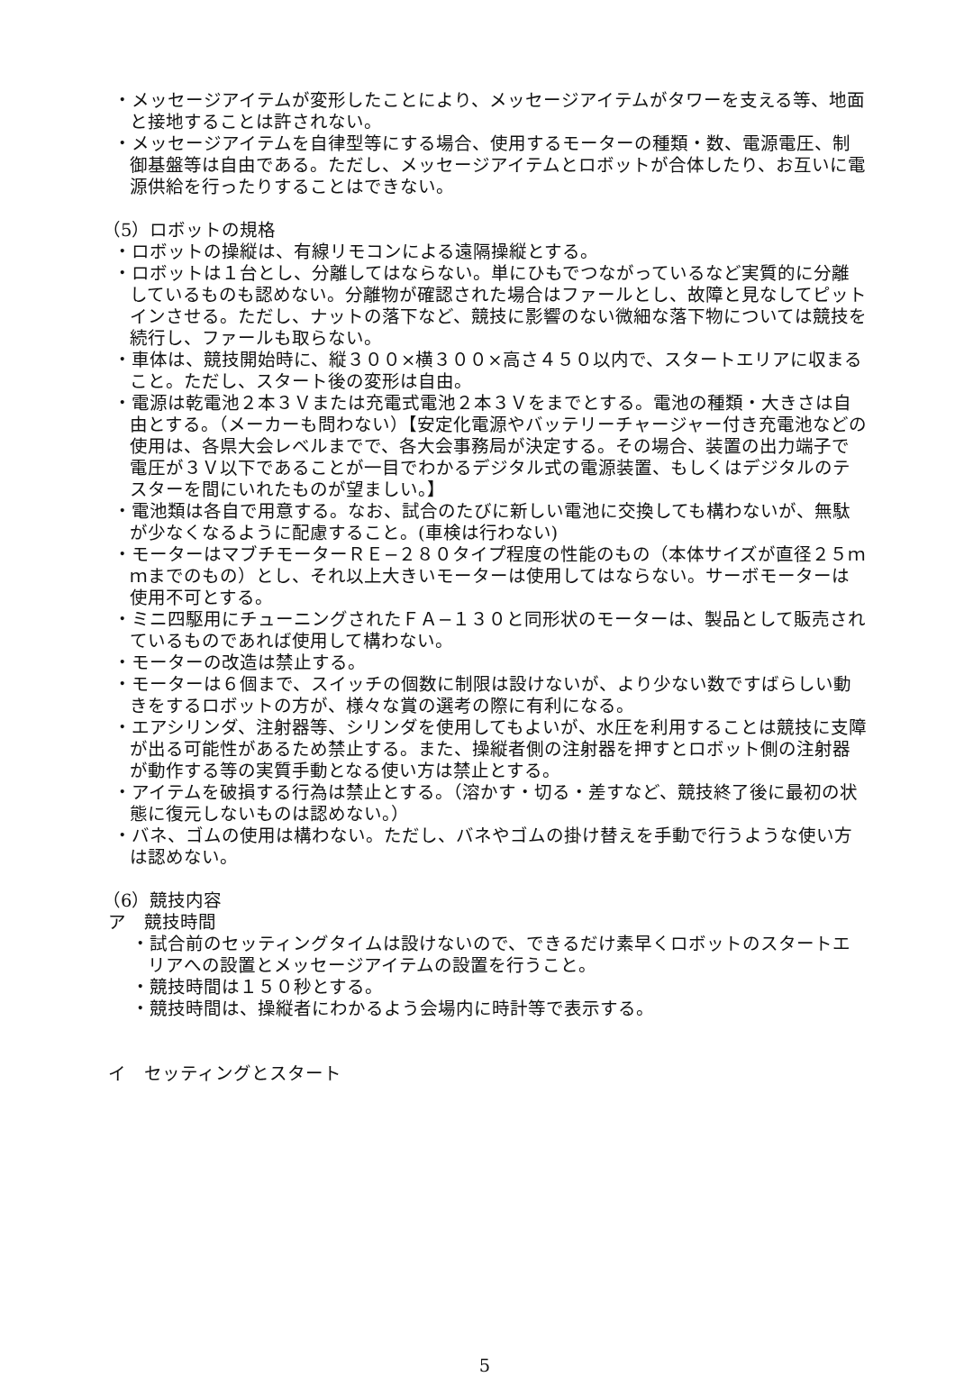・メッセージアイテムが変形したことにより、メッセージアイテムがタワーを支える等、地面と接地することは許されない。
・メッセージアイテムを自律型等にする場合、使用するモーターの種類・数、電源電圧、制御基盤等は自由である。ただし、メッセージアイテムとロボットが合体したり、お互いに電源供給を行ったりすることはできない。
（5）ロボットの規格
・ロボットの操縦は、有線リモコンによる遠隔操縦とする。
・ロボットは１台とし、分離してはならない。単にひもでつながっているなど実質的に分離しているものも認めない。分離物が確認された場合はファールとし、故障と見なしてピットインさせる。ただし、ナットの落下など、競技に影響のない微細な落下物については競技を続行し、ファールも取らない。
・車体は、競技開始時に、縦３００×横３００×高さ４５０以内で、スタートエリアに収まること。ただし、スタート後の変形は自由。
・電源は乾電池２本３Ｖまたは充電式電池２本３Ｖをまでとする。電池の種類・大きさは自由とする。（メーカーも問わない）【安定化電源やバッテリーチャージャー付き充電池などの使用は、各県大会レベルまでで、各大会事務局が決定する。その場合、装置の出力端子で電圧が３Ｖ以下であることが一目でわかるデジタル式の電源装置、もしくはデジタルのテスターを間にいれたものが望ましい。】
・電池類は各自で用意する。なお、試合のたびに新しい電池に交換しても構わないが、無駄が少なくなるように配慮すること。(車検は行わない)
・モーターはマブチモーターＲＥ−２８０タイプ程度の性能のもの（本体サイズが直径２５ｍｍまでのもの）とし、それ以上大きいモーターは使用してはならない。サーボモーターは使用不可とする。
・ミニ四駆用にチューニングされたＦＡ−１３０と同形状のモーターは、製品として販売されているものであれば使用して構わない。
・モーターの改造は禁止する。
・モーターは６個まで、スイッチの個数に制限は設けないが、より少ない数ですばらしい動きをするロボットの方が、様々な賞の選考の際に有利になる。
・エアシリンダ、注射器等、シリンダを使用してもよいが、水圧を利用することは競技に支障が出る可能性があるため禁止する。また、操縦者側の注射器を押すとロボット側の注射器が動作する等の実質手動となる使い方は禁止とする。
・アイテムを破損する行為は禁止とする。（溶かす・切る・差すなど、競技終了後に最初の状態に復元しないものは認めない。）
・バネ、ゴムの使用は構わない。ただし、バネやゴムの掛け替えを手動で行うような使い方は認めない。
（6）競技内容
ア　競技時間
・試合前のセッティングタイムは設けないので、できるだけ素早くロボットのスタートエリアへの設置とメッセージアイテムの設置を行うこと。
・競技時間は１５０秒とする。
・競技時間は、操縦者にわかるよう会場内に時計等で表示する。
イ　セッティングとスタート
5